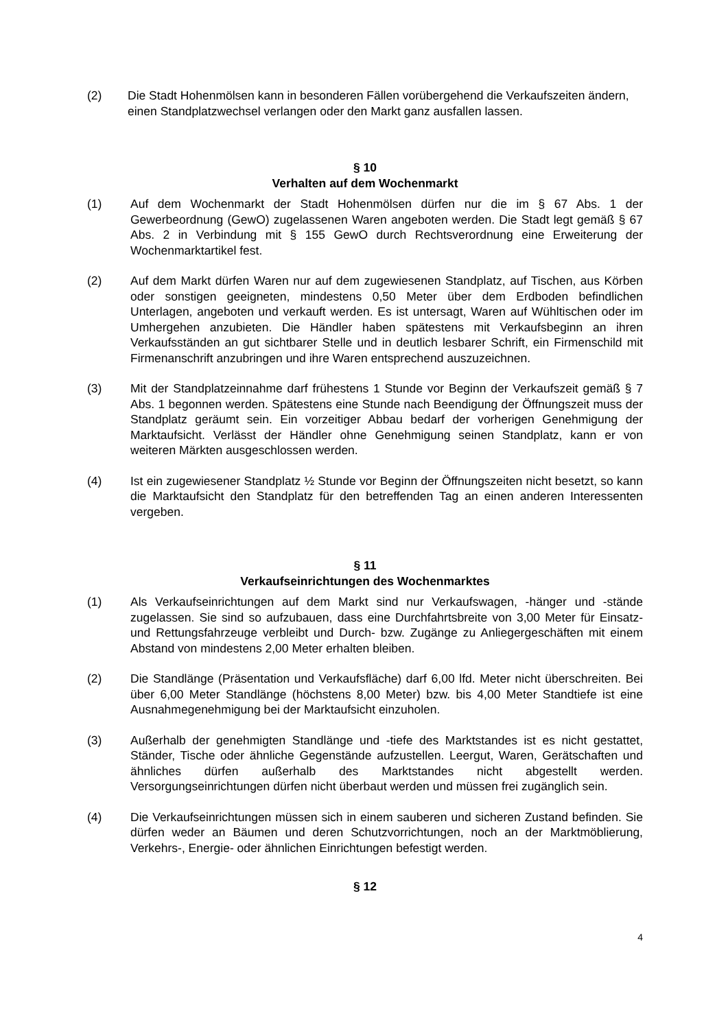(2) Die Stadt Hohenmölsen kann in besonderen Fällen vorübergehend die Verkaufszeiten ändern, einen Standplatzwechsel verlangen oder den Markt ganz ausfallen lassen.
§ 10
Verhalten auf dem Wochenmarkt
(1) Auf dem Wochenmarkt der Stadt Hohenmölsen dürfen nur die im § 67 Abs. 1 der Gewerbeordnung (GewO) zugelassenen Waren angeboten werden. Die Stadt legt gemäß § 67 Abs. 2 in Verbindung mit § 155 GewO durch Rechtsverordnung eine Erweiterung der Wochenmarktartikel fest.
(2) Auf dem Markt dürfen Waren nur auf dem zugewiesenen Standplatz, auf Tischen, aus Körben oder sonstigen geeigneten, mindestens 0,50 Meter über dem Erdboden befindlichen Unterlagen, angeboten und verkauft werden. Es ist untersagt, Waren auf Wühltischen oder im Umhergehen anzubieten. Die Händler haben spätestens mit Verkaufsbeginn an ihren Verkaufsständen an gut sichtbarer Stelle und in deutlich lesbarer Schrift, ein Firmenschild mit Firmenanschrift anzubringen und ihre Waren entsprechend auszuzeichnen.
(3) Mit der Standplatzeinnahme darf frühestens 1 Stunde vor Beginn der Verkaufszeit gemäß § 7 Abs. 1 begonnen werden. Spätestens eine Stunde nach Beendigung der Öffnungszeit muss der Standplatz geräumt sein. Ein vorzeitiger Abbau bedarf der vorherigen Genehmigung der Marktaufsicht. Verlässt der Händler ohne Genehmigung seinen Standplatz, kann er von weiteren Märkten ausgeschlossen werden.
(4) Ist ein zugewiesener Standplatz ½ Stunde vor Beginn der Öffnungszeiten nicht besetzt, so kann die Marktaufsicht den Standplatz für den betreffenden Tag an einen anderen Interessenten vergeben.
§ 11
Verkaufseinrichtungen des Wochenmarktes
(1) Als Verkaufseinrichtungen auf dem Markt sind nur Verkaufswagen, -hänger und -stände zugelassen. Sie sind so aufzubauen, dass eine Durchfahrtsbreite von 3,00 Meter für Einsatz- und Rettungsfahrzeuge verbleibt und Durch- bzw. Zugänge zu Anliegergeschäften mit einem Abstand von mindestens 2,00 Meter erhalten bleiben.
(2) Die Standlänge (Präsentation und Verkaufsfläche) darf 6,00 lfd. Meter nicht überschreiten. Bei über 6,00 Meter Standlänge (höchstens 8,00 Meter) bzw. bis 4,00 Meter Standtiefe ist eine Ausnahmegenehmigung bei der Marktaufsicht einzuholen.
(3) Außerhalb der genehmigten Standlänge und -tiefe des Marktstandes ist es nicht gestattet, Ständer, Tische oder ähnliche Gegenstände aufzustellen. Leergut, Waren, Gerätschaften und ähnliches dürfen außerhalb des Marktstandes nicht abgestellt werden. Versorgungseinrichtungen dürfen nicht überbaut werden und müssen frei zugänglich sein.
(4) Die Verkaufseinrichtungen müssen sich in einem sauberen und sicheren Zustand befinden. Sie dürfen weder an Bäumen und deren Schutzvorrichtungen, noch an der Marktmöblierung, Verkehrs-, Energie- oder ähnlichen Einrichtungen befestigt werden.
§ 12
4